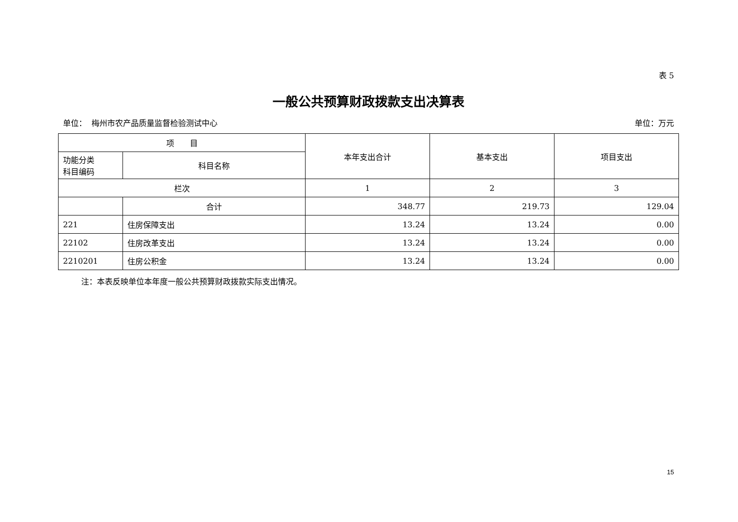表 5
一般公共预算财政拨款支出决算表
单位： 梅州市农产品质量监督检验测试中心 单位：万元
| 项 目 | | 本年支出合计 | 基本支出 | 项目支出 |
| --- | --- | --- | --- | --- |
| 功能分类 科目编码 | 科目名称 | | | |
| 栏次 | | 1 | 2 | 3 |
| | 合计 | 348.77 | 219.73 | 129.04 |
| 221 | 住房保障支出 | 13.24 | 13.24 | 0.00 |
| 22102 | 住房改革支出 | 13.24 | 13.24 | 0.00 |
| 2210201 | 住房公积金 | 13.24 | 13.24 | 0.00 |
注：本表反映单位本年度一般公共预算财政拨款实际支出情况。
15